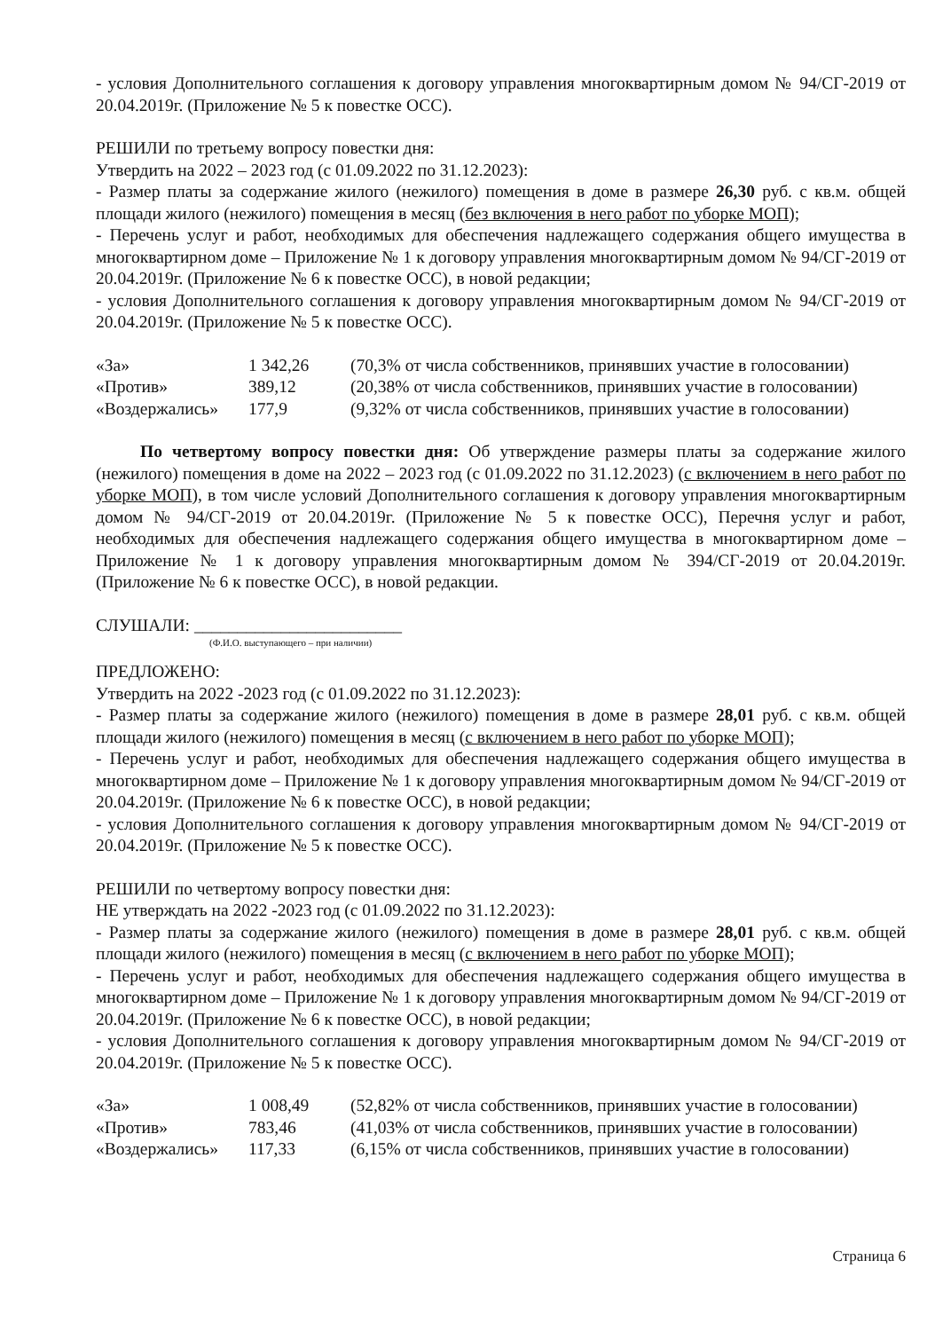- условия Дополнительного соглашения к договору управления многоквартирным домом № 94/СГ-2019 от 20.04.2019г. (Приложение № 5 к повестке ОСС).
РЕШИЛИ по третьему вопросу повестки дня:
Утвердить на 2022 – 2023 год (с 01.09.2022 по 31.12.2023):
- Размер платы за содержание жилого (нежилого) помещения в доме в размере 26,30 руб. с кв.м. общей площади жилого (нежилого) помещения в месяц (без включения в него работ по уборке МОП);
- Перечень услуг и работ, необходимых для обеспечения надлежащего содержания общего имущества в многоквартирном доме – Приложение № 1 к договору управления многоквартирным домом № 94/СГ-2019 от 20.04.2019г. (Приложение № 6 к повестке ОСС), в новой редакции;
- условия Дополнительного соглашения к договору управления многоквартирным домом № 94/СГ-2019 от 20.04.2019г. (Приложение № 5 к повестке ОСС).
| «За» | 1 342,26 | (70,3% от числа собственников, принявших участие в голосовании) |
| «Против» | 389,12 | (20,38% от числа собственников, принявших участие в голосовании) |
| «Воздержались» | 177,9 | (9,32% от числа собственников, принявших участие в голосовании) |
По четвертому вопросу повестки дня: Об утверждение размеры платы за содержание жилого (нежилого) помещения в доме на 2022 – 2023 год (с 01.09.2022 по 31.12.2023) (с включением в него работ по уборке МОП), в том числе условий Дополнительного соглашения к договору управления многоквартирным домом № 94/СГ-2019 от 20.04.2019г. (Приложение № 5 к повестке ОСС), Перечня услуг и работ, необходимых для обеспечения надлежащего содержания общего имущества в многоквартирном доме – Приложение № 1 к договору управления многоквартирным домом № 394/СГ-2019 от 20.04.2019г. (Приложение № 6 к повестке ОСС), в новой редакции.
СЛУШАЛИ: ________________________
(Ф.И.О. выступающего – при наличии)
ПРЕДЛОЖЕНО:
Утвердить на 2022 -2023 год (с 01.09.2022 по 31.12.2023):
- Размер платы за содержание жилого (нежилого) помещения в доме в размере 28,01 руб. с кв.м. общей площади жилого (нежилого) помещения в месяц (с включением в него работ по уборке МОП);
- Перечень услуг и работ, необходимых для обеспечения надлежащего содержания общего имущества в многоквартирном доме – Приложение № 1 к договору управления многоквартирным домом № 94/СГ-2019 от 20.04.2019г. (Приложение № 6 к повестке ОСС), в новой редакции;
- условия Дополнительного соглашения к договору управления многоквартирным домом № 94/СГ-2019 от 20.04.2019г. (Приложение № 5 к повестке ОСС).
РЕШИЛИ по четвертому вопросу повестки дня:
НЕ утверждать на 2022 -2023 год (с 01.09.2022 по 31.12.2023):
- Размер платы за содержание жилого (нежилого) помещения в доме в размере 28,01 руб. с кв.м. общей площади жилого (нежилого) помещения в месяц (с включением в него работ по уборке МОП);
- Перечень услуг и работ, необходимых для обеспечения надлежащего содержания общего имущества в многоквартирном доме – Приложение № 1 к договору управления многоквартирным домом № 94/СГ-2019 от 20.04.2019г. (Приложение № 6 к повестке ОСС), в новой редакции;
- условия Дополнительного соглашения к договору управления многоквартирным домом № 94/СГ-2019 от 20.04.2019г. (Приложение № 5 к повестке ОСС).
| «За» | 1 008,49 | (52,82% от числа собственников, принявших участие в голосовании) |
| «Против» | 783,46 | (41,03% от числа собственников, принявших участие в голосовании) |
| «Воздержались» | 117,33 | (6,15% от числа собственников, принявших участие в голосовании) |
Страница 6